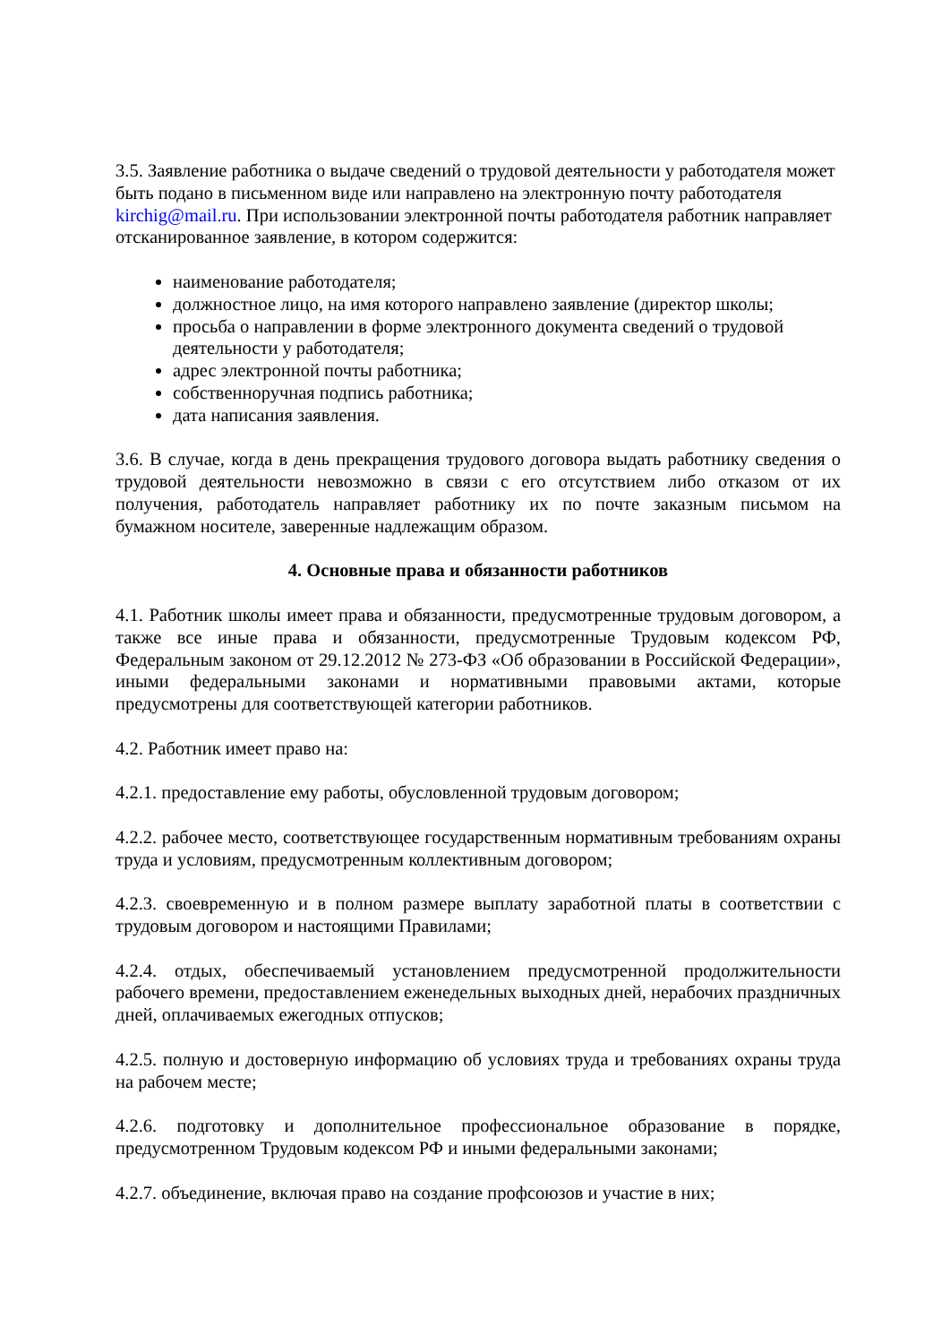3.5. Заявление работника о выдаче сведений о трудовой деятельности у работодателя может быть подано в письменном виде или направлено на электронную почту работодателя kirchig@mail.ru. При использовании электронной почты работодателя работник направляет отсканированное заявление, в котором содержится:
наименование работодателя;
должностное лицо, на имя которого направлено заявление (директор школы;
просьба о направлении в форме электронного документа сведений о трудовой деятельности у работодателя;
адрес электронной почты работника;
собственноручная подпись работника;
дата написания заявления.
3.6. В случае, когда в день прекращения трудового договора выдать работнику сведения о трудовой деятельности невозможно в связи с его отсутствием либо отказом от их получения, работодатель направляет работнику их по почте заказным письмом на бумажном носителе, заверенные надлежащим образом.
4. Основные права и обязанности работников
4.1. Работник школы имеет права и обязанности, предусмотренные трудовым договором, а также все иные права и обязанности, предусмотренные Трудовым кодексом РФ, Федеральным законом от 29.12.2012 № 273-ФЗ «Об образовании в Российской Федерации», иными федеральными законами и нормативными правовыми актами, которые предусмотрены для соответствующей категории работников.
4.2. Работник имеет право на:
4.2.1. предоставление ему работы, обусловленной трудовым договором;
4.2.2. рабочее место, соответствующее государственным нормативным требованиям охраны труда и условиям, предусмотренным коллективным договором;
4.2.3. своевременную и в полном размере выплату заработной платы в соответствии с трудовым договором и настоящими Правилами;
4.2.4. отдых, обеспечиваемый установлением предусмотренной продолжительности рабочего времени, предоставлением еженедельных выходных дней, нерабочих праздничных дней, оплачиваемых ежегодных отпусков;
4.2.5. полную и достоверную информацию об условиях труда и требованиях охраны труда на рабочем месте;
4.2.6. подготовку и дополнительное профессиональное образование в порядке, предусмотренном Трудовым кодексом РФ и иными федеральными законами;
4.2.7. объединение, включая право на создание профсоюзов и участие в них;